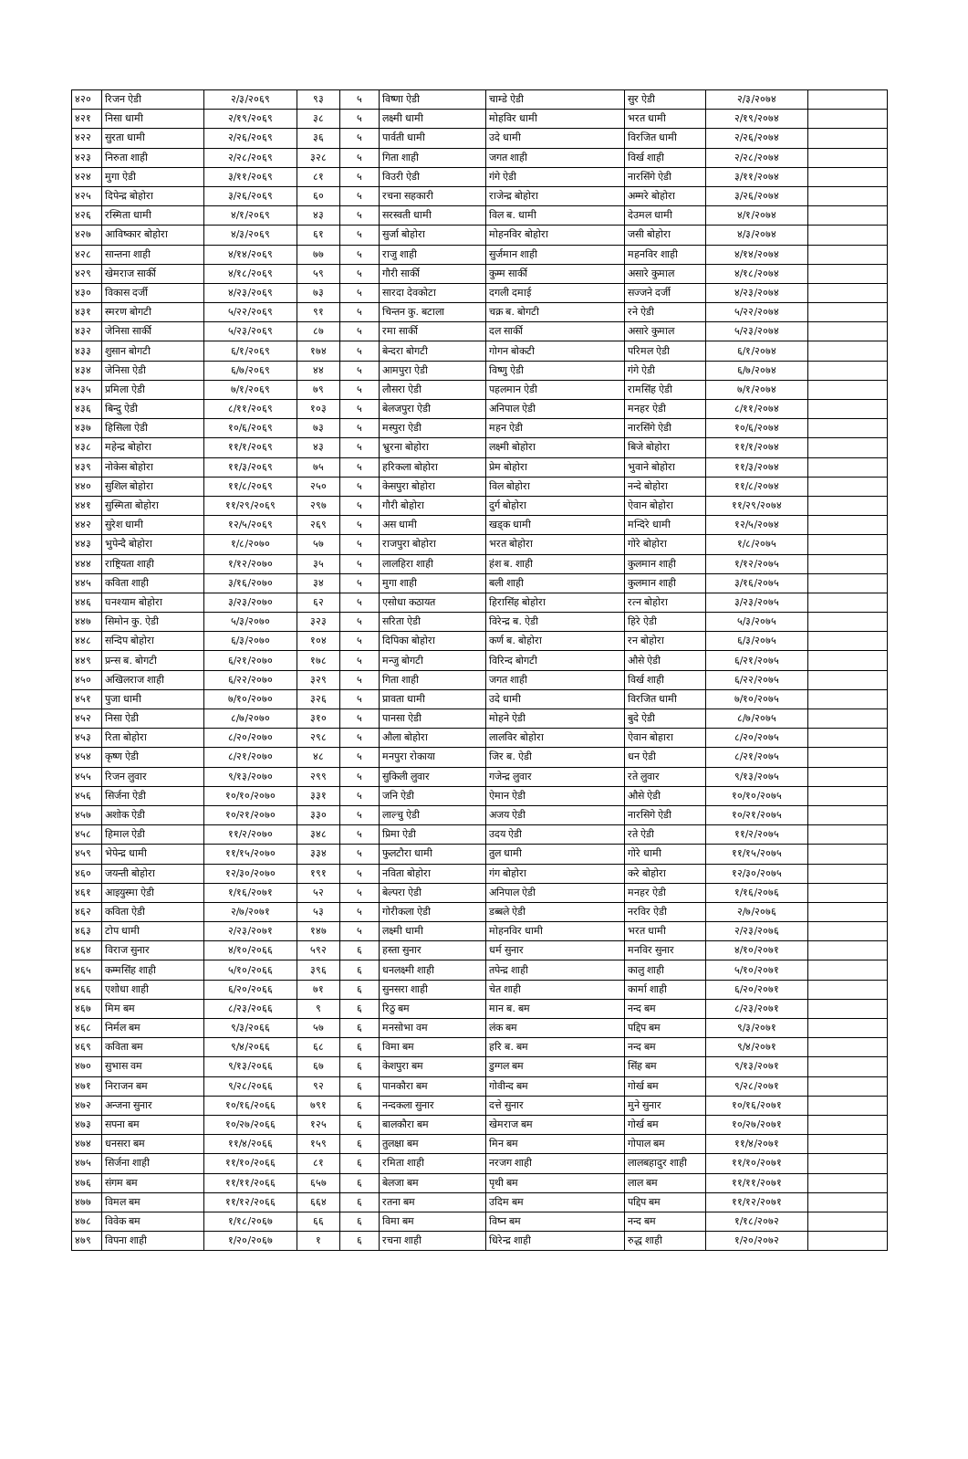| ४२० | रिजन ऐडी | २/३/२०६९ | ९३ | ५ | विष्णा ऐडी | चाम्डे ऐडी | सुर ऐडी | २/३/२०७४ | |
| ४२१ | निसा धामी | २/१९/२०६९ | ३८ | ५ | लक्ष्मी धामी | मोहविर धामी | भरत धामी | २/१९/२०७४ | |
| ४२२ | सुरता धामी | २/२६/२०६९ | ३६ | ५ | पार्वती धामी | उदे धामी | विरजित धामी | २/२६/२०७४ | |
| ४२३ | निरुता शाही | २/२८/२०६९ | ३२८ | ५ | गिता शाही | जगत शाही | विर्ख शाही | २/२८/२०७४ | |
| ४२४ | मुगा ऐडी | ३/११/२०६९ | ८१ | ५ | विउरी ऐडी | गंगे ऐडी | नारसिंगे ऐडी | ३/११/२०७४ | |
| ४२५ | दिपेन्द्र बोहोरा | ३/२६/२०६९ | ६० | ५ | रचना सहकारी | राजेन्द्र बोहोरा | अम्मरे बोहोरा | ३/२६/२०७४ | |
| ४२६ | रस्मिता धामी | ४/१/२०६९ | ४३ | ५ | सरस्वती धामी | विल ब. धामी | देउमल धामी | ४/१/२०७४ | |
| ४२७ | आविष्कार बोहोरा | ४/३/२०६९ | ६१ | ५ | सुर्जा बोहोरा | मोहनविर बोहोरा | जसी बोहोरा | ४/३/२०७४ | |
| ४२८ | सान्तना शाही | ४/१४/२०६९ | ७७ | ५ | राजु शाही | सुर्जमान शाही | महनविर शाही | ४/१४/२०७४ | |
| ४२९ | खेमराज सार्की | ४/१८/२०६९ | ५९ | ५ | गौरी सार्की | कुम्म सार्की | असारे कुमाल | ४/१८/२०७४ | |
| ४३० | विकास दर्जी | ४/२३/२०६९ | ७३ | ५ | सारदा देवकोटा | दगली दमाई | सज्जने दर्जी | ४/२३/२०७४ | |
| ४३१ | स्मरण बोगटी | ५/२२/२०६९ | ९१ | ५ | चिन्तन कु. बटाला | चक्र ब. बोगटी | रने ऐडी | ५/२२/२०७४ | |
| ४३२ | जेनिसा सार्की | ५/२३/२०६९ | ८७ | ५ | रमा सार्की | दल सार्की | असारे कुमाल | ५/२३/२०७४ | |
| ४३३ | शुसान बोगटी | ६/१/२०६९ | १७४ | ५ | बेन्दरा बोगटी | गोगन बोकटी | परिमल ऐडी | ६/१/२०७४ | |
| ४३४ | जेनिसा ऐडी | ६/७/२०६९ | ४४ | ५ | आमपुरा ऐडी | विष्णु ऐडी | गंगे ऐडी | ६/७/२०७४ | |
| ४३५ | प्रमिला ऐडी | ७/१/२०६९ | ७९ | ५ | लौसरा ऐडी | पहलमान ऐडी | रामसिंह ऐडी | ७/१/२०७४ | |
| ४३६ | बिन्दु ऐडी | ८/११/२०६९ | १०३ | ५ | बेलजपुरा ऐडी | अनिपाल ऐडी | मनहर ऐडी | ८/११/२०७४ | |
| ४३७ | हिसिला ऐडी | १०/६/२०६९ | ७३ | ५ | मस्पुरा ऐडी | महन ऐडी | नारसिंगे ऐडी | १०/६/२०७४ | |
| ४३८ | महेन्द्र बोहोरा | ११/१/२०६९ | ४३ | ५ | भ्रुरना बोहोरा | लक्ष्मी बोहोरा | बिजे बोहोरा | ११/१/२०७४ | |
| ४३९ | नोकेस बोहोरा | ११/३/२०६९ | ७५ | ५ | हरिकला बोहोरा | प्रेम बोहोरा | भुवाने बोहोरा | ११/३/२०७४ | |
| ४४० | सुशिल बोहोरा | ११/८/२०६९ | २५० | ५ | केसपुरा बोहोरा | विल बोहोरा | नन्दे बोहोरा | ११/८/२०७४ | |
| ४४१ | सुस्मिता बोहोरा | ११/२९/२०६९ | २९७ | ५ | गौरी बोहोरा | दुर्ग बोहोरा | ऐवान बोहोरा | ११/२९/२०७४ | |
| ४४२ | सुरेश धामी | १२/५/२०६९ | २६९ | ५ | अस धामी | खड्क धामी | मन्दिरे धामी | १२/५/२०७४ | |
| ४४३ | भुपेन्दै बोहोरा | १/८/२०७० | ५७ | ५ | राजपुरा बोहोरा | भरत बोहोरा | गोरे बोहोरा | १/८/२०७५ | |
| ४४४ | राष्ट्रियता शाही | १/१२/२०७० | ३५ | ५ | लालहिरा शाही | हंश ब. शाही | कुलमान शाही | १/१२/२०७५ | |
| ४४५ | कविता शाही | ३/१६/२०७० | ३४ | ५ | मुगा शाही | बली शाही | कुलमान शाही | ३/१६/२०७५ | |
| ४४६ | घनश्याम बोहोरा | ३/२३/२०७० | ६२ | ५ | एसोधा कठायत | हिरासिंह बोहोरा | रत्न बोहोरा | ३/२३/२०७५ | |
| ४४७ | सिमोन कु. ऐडी | ५/३/२०७० | ३२३ | ५ | सरिता ऐडी | विरेन्द्र ब. ऐडी | हिरे ऐडी | ५/३/२०७५ | |
| ४४८ | सन्दिप बोहोरा | ६/३/२०७० | १०४ | ५ | दिपिका बोहोरा | कर्ण ब. बोहोरा | रन बोहोरा | ६/३/२०७५ | |
| ४४९ | प्रन्स ब. बोगटी | ६/२१/२०७० | १७८ | ५ | मन्जु बोगटी | विरिन्द बोगटी | औसे ऐडी | ६/२१/२०७५ | |
| ४५० | अखिलराज शाही | ६/२२/२०७० | ३२९ | ५ | गिता शाही | जगत शाही | विर्ख शाही | ६/२२/२०७५ | |
| ४५१ | पुजा धामी | ७/१०/२०७० | ३२६ | ५ | प्रावता धामी | उदे धामी | विरजित धामी | ७/१०/२०७५ | |
| ४५२ | निसा ऐडी | ८/७/२०७० | ३१० | ५ | पानसा ऐडी | मोहने ऐडी | बुदे ऐडी | ८/७/२०७५ | |
| ४५३ | रिता बोहोरा | ८/२०/२०७० | २९८ | ५ | औला बोहोरा | लालविर बोहोरा | ऐवान बोहारा | ८/२०/२०७५ | |
| ४५४ | कृष्ण ऐडी | ८/२१/२०७० | ४८ | ५ | मनपुरा रोकाया | जिर ब. ऐडी | धन ऐडी | ८/२१/२०७५ | |
| ४५५ | रिजन लुवार | ९/१३/२०७० | २९९ | ५ | सुकिली लुवार | गजेन्द्र लुवार | रते लुवार | ९/१३/२०७५ | |
| ४५६ | सिर्जना ऐडी | १०/१०/२०७० | ३३१ | ५ | जनि ऐडी | ऐमान ऐडी | औसे ऐडी | १०/१०/२०७५ | |
| ४५७ | अशोक ऐडी | १०/२१/२०७० | ३३० | ५ | लाल्चु ऐडी | अजय ऐडी | नारसिगे ऐडी | १०/२१/२०७५ | |
| ४५८ | हिमाल ऐडी | ११/२/२०७० | ३४८ | ५ | प्रिमा ऐडी | उदय ऐडी | रते ऐडी | ११/२/२०७५ | |
| ४५९ | भेपेन्द्र धामी | ११/१५/२०७० | ३३४ | ५ | फुलटौरा धामी | तुल धामी | गोरे धामी | ११/१५/२०७५ | |
| ४६० | जयन्ती बोहोरा | १२/३०/२०७० | १९१ | ५ | नविता बोहोरा | गंग बोहोरा | करे बोहोरा | १२/३०/२०७५ | |
| ४६१ | आइयुस्मा ऐडी | १/१६/२०७१ | ५२ | ५ | बेल्परा ऐडी | अनिपाल ऐडी | मनहर ऐडी | १/१६/२०७६ | |
| ४६२ | कविता ऐडी | २/७/२०७१ | ५३ | ५ | गोरीकला ऐडी | डब्बले ऐडी | नरविर ऐडी | २/७/२०७६ | |
| ४६३ | टोप धामी | २/२३/२०७१ | १४७ | ५ | लक्ष्मी धामी | मोहनविर धामी | भरत धामी | २/२३/२०७६ | |
| ४६४ | विराज सुनार | ४/१०/२०६६ | ५९२ | ६ | हस्ता सुनार | धर्म सुनार | मनविर सुनार | ४/१०/२०७१ | |
| ४६५ | कम्मसिंह शाही | ५/१०/२०६६ | ३९६ | ६ | धनलक्ष्मी शाही | तपेन्द्र शाही | कालु शाही | ५/१०/२०७१ | |
| ४६६ | एशोधा शाही | ६/२०/२०६६ | ७१ | ६ | सुनसरा शाही | चेत शाही | कार्मा शाही | ६/२०/२०७१ | |
| ४६७ | मिम बम | ८/२३/२०६६ | ९ | ६ | रिठु बम | मान ब. बम | नन्द बम | ८/२३/२०७१ | |
| ४६८ | निर्मल बम | ९/३/२०६६ | ५७ | ६ | मनसोभा वम | लंक बम | पद्दिप बम | ९/३/२०७१ | |
| ४६९ | कविता बम | ९/४/२०६६ | ६८ | ६ | विमा बम | हरि ब. बम | नन्द बम | ९/४/२०७१ | |
| ४७० | सुभास वम | ९/१३/२०६६ | ६७ | ६ | केशपुरा बम | डुग्गल बम | सिंह बम | ९/१३/२०७१ | |
| ४७१ | निराजन बम | ९/२८/२०६६ | ९२ | ६ | पानकौरा बम | गोवीन्द बम | गोर्ख बम | ९/२८/२०७१ | |
| ४७२ | अन्जना सुनार | १०/१६/२०६६ | ७९१ | ६ | नन्दकला सुनार | दत्ते सुनार | मुने सुनार | १०/१६/२०७१ | |
| ४७३ | सपना बम | १०/२७/२०६६ | १२५ | ६ | बालकौरा बम | खेमराज बम | गोर्ख बम | १०/२७/२०७१ | |
| ४७४ | धनसरा बम | ११/४/२०६६ | १५९ | ६ | तुलक्षा बम | मिन बम | गोपाल बम | ११/४/२०७१ | |
| ४७५ | सिर्जना शाही | ११/१०/२०६६ | ८१ | ६ | रमिता शाही | नरजग शाही | लालबहादुर शाही | ११/१०/२०७१ | |
| ४७६ | संगम बम | ११/११/२०६६ | ६५७ | ६ | बेलजा बम | पृथी बम | लाल बम | ११/११/२०७१ | |
| ४७७ | विमल बम | ११/१२/२०६६ | ६६४ | ६ | रतना बम | उदिम बम | पद्दिप बम | ११/१२/२०७१ | |
| ४७८ | विवेक बम | १/१८/२०६७ | ६६ | ६ | विमा बम | विष्न बम | नन्द बम | १/१८/२०७२ | |
| ४७९ | विपना शाही | १/२०/२०६७ | १ | ६ | रचना शाही | धिरेन्द्र शाही | रुद्ध शाही | १/२०/२०७२ | |